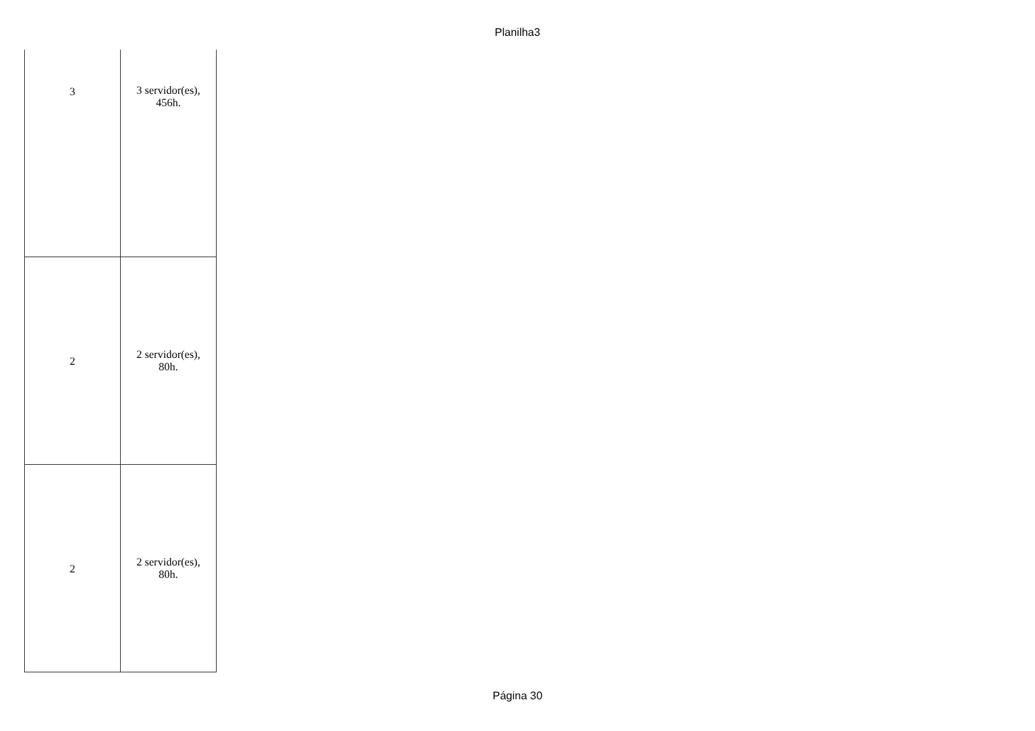Planilha3
| 3 | 3 servidor(es), 456h. |
| 2 | 2 servidor(es), 80h. |
| 2 | 2 servidor(es), 80h. |
Página 30